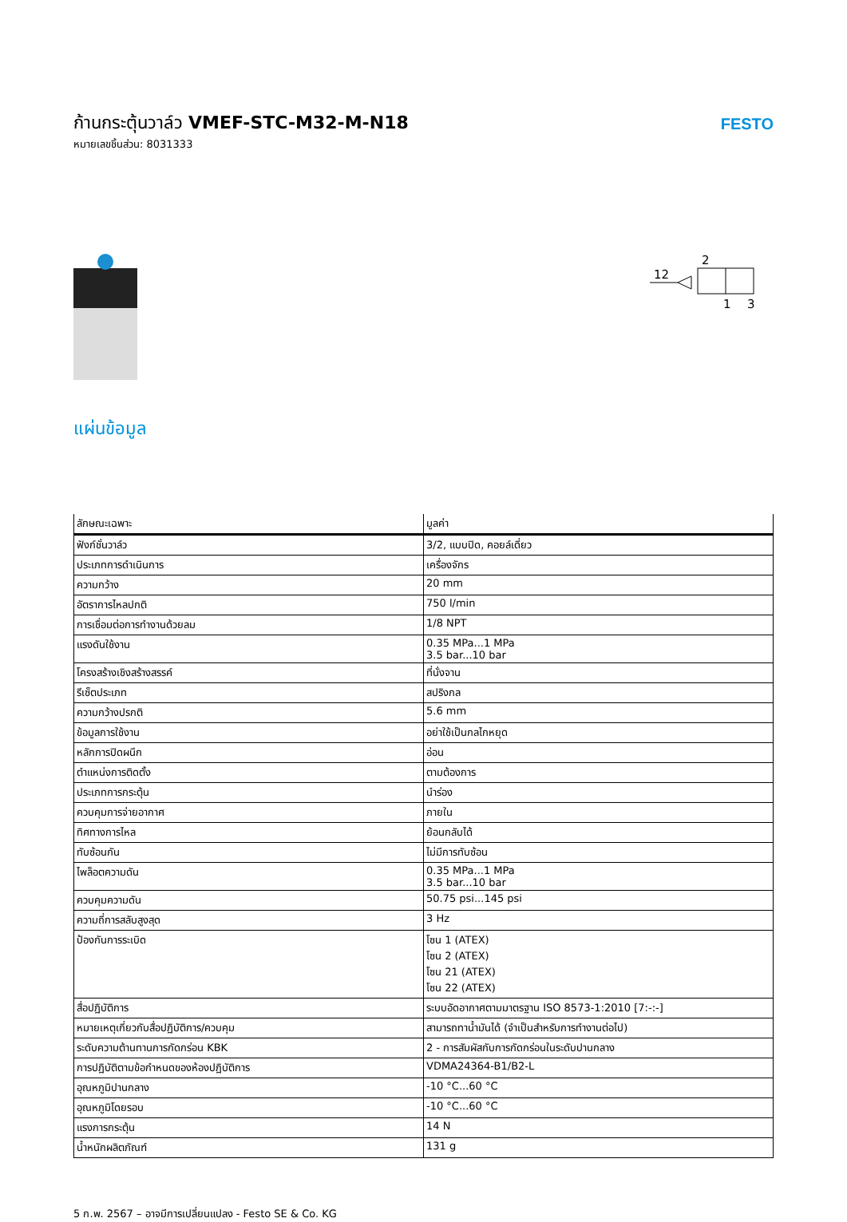ก้านกระตุ้นวาล์ว VMEF-STC-M32-M-N18
หมายเลขชิ้นส่วน: 8031333
FESTO
2
12
1
3
แผ่นข้อมูล
| ลักษณะเฉพาะ | มูลค่า |
| --- | --- |
| ฟังก์ชั่นวาล์ว | 3/2, แบบปิด, คอยล์เดี่ยว |
| ประเภทการดำเนินการ | เครื่องจักร |
| ความกว้าง | 20 mm |
| อัตราการไหลปกติ | 750 l/min |
| การเชื่อมต่อการทำงานด้วยลม | 1/8 NPT |
| แรงดันใช้งาน | 0.35 MPa...1 MPa 3.5 bar...10 bar |
| โครงสร้างเชิงสร้างสรรค์ | ที่นั่งจาน |
| รีเซ็ตประเภท | สปริงกล |
| ความกว้างปรกติ | 5.6 mm |
| ข้อมูลการใช้งาน | อย่าใช้เป็นกลไกหยุด |
| หลักการปิดผนึก | อ่อน |
| ตำแหน่งการติดตั้ง | ตามต้องการ |
| ประเภทการกระตุ้น | นำร่อง |
| ควบคุมการจ่ายอากาศ | ภายใน |
| ทิศทางการไหล | ย้อนกลับได้ |
| ทับซ้อนกัน | ไม่มีการทับซ้อน |
| ไพล็อตความดัน | 0.35 MPa...1 MPa 3.5 bar...10 bar |
| ควบคุมความดัน | 50.75 psi...145 psi |
| ความถี่การสลับสูงสุด | 3 Hz |
| ป้องกันการระเบิด | โซน 1 (ATEX) โซน 2 (ATEX) โซน 21 (ATEX) โซน 22 (ATEX) |
| สื่อปฏิบัติการ | ระบบอัดอากาศตามมาตรฐาน ISO 8573-1:2010 [7:-:-] |
| หมายเหตุเกี่ยวกับสื่อปฏิบัติการ/ควบคุม | สามารถทาน้ำมันได้ (จำเป็นสำหรับการทำงานต่อไป) |
| ระดับความต้านทานการกัดกร่อน KBK | 2 - การสัมผัสกับการกัดกร่อนในระดับปานกลาง |
| การปฏิบัติตามข้อกำหนดของห้องปฏิบัติการ | VDMA24364-B1/B2-L |
| อุณหภูมิปานกลาง | -10 °C...60 °C |
| อุณหภูมิโดยรอบ | -10 °C...60 °C |
| แรงการกระตุ้น | 14 N |
| น้ำหนักผลิตภัณฑ์ | 131 g |
5 ก.พ. 2567 – อาจมีการเปลี่ยนแปลง - Festo SE & Co. KG